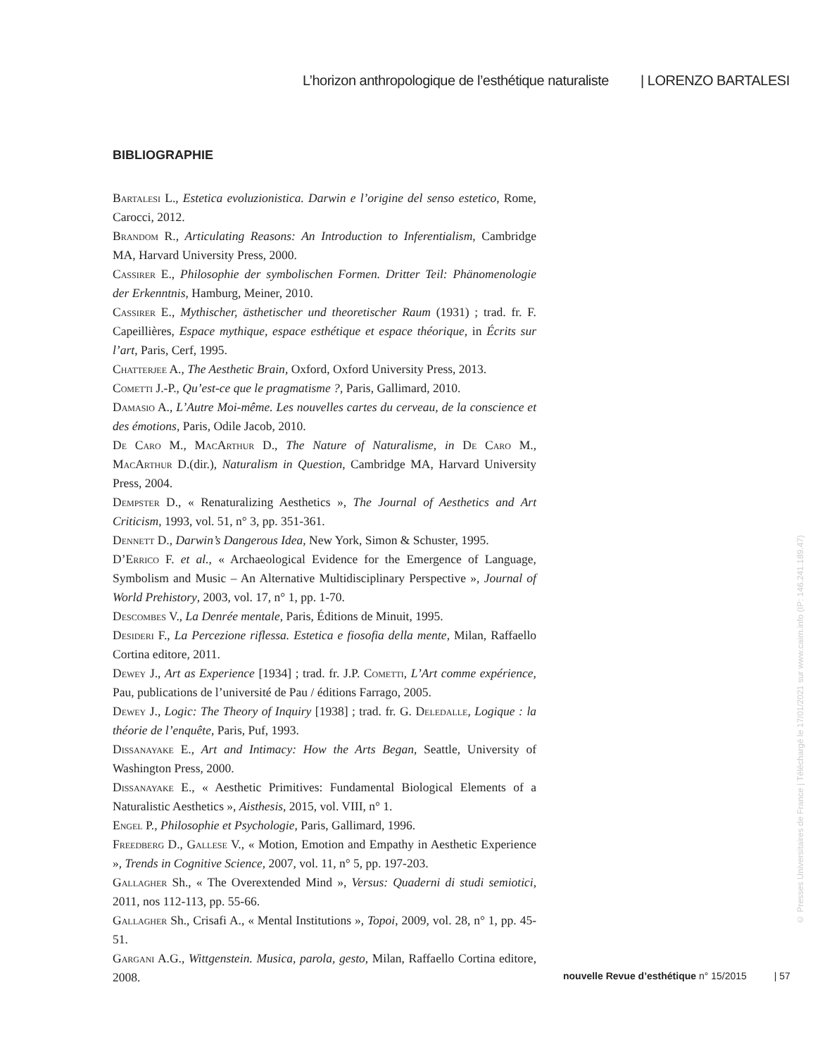L’horizon anthropologique de l’esthétique naturaliste | LORENZO BARTALESI
BIBLIOGRAPHIE
Bartalesi L., Estetica evoluzionistica. Darwin e l’origine del senso estetico, Rome, Carocci, 2012.
Brandom R., Articulating Reasons: An Introduction to Inferentialism, Cambridge MA, Harvard University Press, 2000.
Cassirer E., Philosophie der symbolischen Formen. Dritter Teil: Phänomenologie der Erkenntnis, Hamburg, Meiner, 2010.
Cassirer E., Mythischer, ästhetischer und theoretischer Raum (1931) ; trad. fr. F. Capeillières, Espace mythique, espace esthétique et espace théorique, in Écrits sur l’art, Paris, Cerf, 1995.
Chatterjee A., The Aesthetic Brain, Oxford, Oxford University Press, 2013.
Cometti J.-P., Qu’est-ce que le pragmatisme ?, Paris, Gallimard, 2010.
Damasio A., L’Autre Moi-même. Les nouvelles cartes du cerveau, de la conscience et des émotions, Paris, Odile Jacob, 2010.
De Caro M., MacArthur D., The Nature of Naturalisme, in De Caro M., MacArthur D.(dir.), Naturalism in Question, Cambridge MA, Harvard University Press, 2004.
Dempster D., « Renaturalizing Aesthetics », The Journal of Aesthetics and Art Criticism, 1993, vol. 51, n° 3, pp. 351-361.
Dennett D., Darwin’s Dangerous Idea, New York, Simon & Schuster, 1995.
D’Errico F. et al., « Archaeological Evidence for the Emergence of Language, Symbolism and Music – An Alternative Multidisciplinary Perspective », Journal of World Prehistory, 2003, vol. 17, n° 1, pp. 1-70.
Descombes V., La Denrée mentale, Paris, Éditions de Minuit, 1995.
Desideri F., La Percezione riflessa. Estetica e fiosofia della mente, Milan, Raffaello Cortina editore, 2011.
Dewey J., Art as Experience [1934] ; trad. fr. J.P. Cometti, L’Art comme expérience, Pau, publications de l’université de Pau / éditions Farrago, 2005.
Dewey J., Logic: The Theory of Inquiry [1938] ; trad. fr. G. Deledalle, Logique : la théorie de l’enquête, Paris, Puf, 1993.
Dissanayake E., Art and Intimacy: How the Arts Began, Seattle, University of Washington Press, 2000.
Dissanayake E., « Aesthetic Primitives: Fundamental Biological Elements of a Naturalistic Aesthetics », Aisthesis, 2015, vol. VIII, n° 1.
Engel P., Philosophie et Psychologie, Paris, Gallimard, 1996.
Freedberg D., Gallese V., « Motion, Emotion and Empathy in Aesthetic Experience », Trends in Cognitive Science, 2007, vol. 11, n° 5, pp. 197-203.
Gallagher Sh., « The Overextended Mind », Versus: Quaderni di studi semiotici, 2011, nos 112-113, pp. 55-66.
Gallagher Sh., Crisafi A., « Mental Institutions », Topoi, 2009, vol. 28, n° 1, pp. 45-51.
Gargani A.G., Wittgenstein. Musica, parola, gesto, Milan, Raffaello Cortina editore, 2008.
nouvelle Revue d’esthétique n° 15/2015 | 57
© Presses Universitaires de France | Téléchargé le 17/01/2021 sur www.cairn.info (IP: 146.241.189.47)